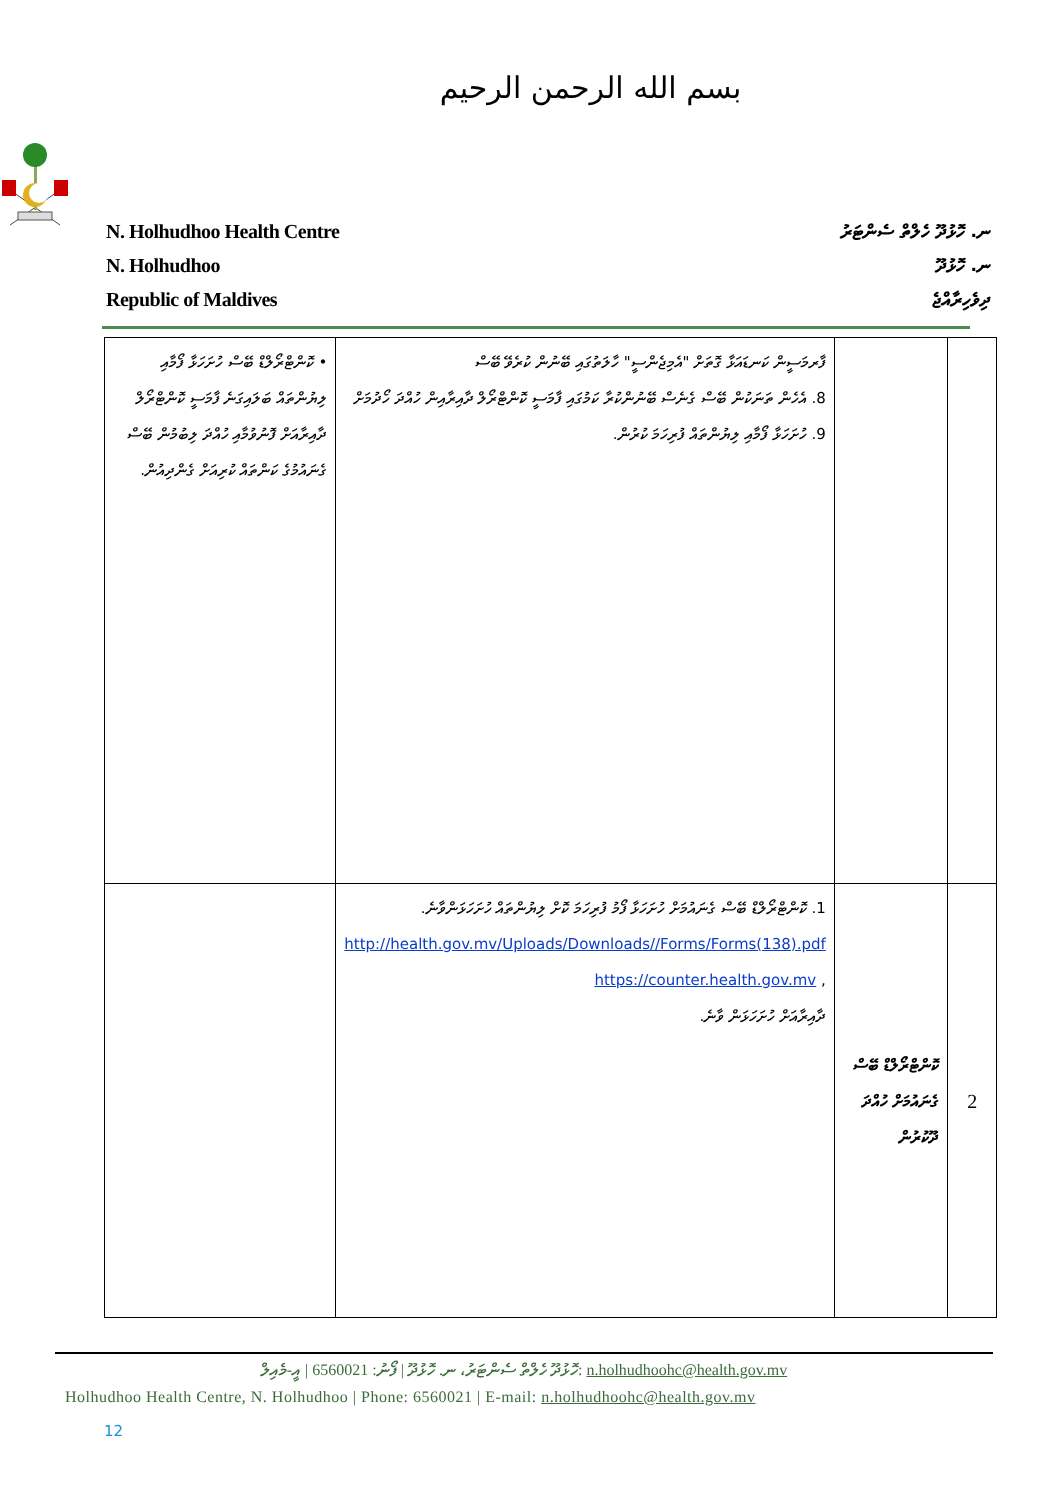بسم الله الرحمن الرحيم
N. Holhudhoo Health Centre
N. Holhudhoo
Republic of Maldives
ނ. ހޮޅުދޫ ހެލްތް ސެންޓަރު
ނ. ހޮޅުދޫ
ދިވެހިރާއްޖެ
| | | ފާރމަސީން ކަނޑައަޅާ ގޮތަށް "އެމިޖެންސީ" ހާލަތުގައި ބޭނުން ކުރެވޭ ބޭސް 8. އެހެން ތަނަކުން ބޭސް ގެނެސް ބޭނުންކުރާ ކަމުގައި ފާމަސީ ކޮންޓްރޯލް ދާއިރާއިން ހުއްދަ ހޯދުމަށް 9. ހުށަހަޅާ ފޯމާއި ލިޔުންތައް ފުރިހަމަ ކުރުން. | • ކޮންޓްރޯލްޑް ބޭސް ހުށަހަޅާ ފޯމާއި ލިޔުންތައް ބަލައިގަނެ ފާމަސީ ކޮންޓްރޯލް ދާއިރާއަށް ފޮނުވުމާއި ހުއްދަ ލިބުމުން ބޭސް ގެނައުމުގެ ކަންތައް ކުރިއަށް ގެންދިއުން. |
| 2 | ކޮންޓްރޯލްޑް ބޭސް ގެނައުމަށް ހުއްދަ ދޫކުރުން | 1. ކޮންޓްރޯލްޑް ބޭސް ގެނައުމަށް ހުށަހަޅާ ފޯމު ފުރިހަމަ ކޮށް ލިޔުންތައް ހުށަހަޅަންވާނެ. http://health.gov.mv/Uploads/Downloads//Forms/Forms(138).pdf , https://counter.health.gov.mv ދާއިރާއަށް ހުށަހަޅަން ވާނެ. | |
ހޮޅުދޫ ހެލްތް ސެންޓަރު، ނ. ހޮޅުދޫ | ފޯނު: 6560021 | އީ-މެއިލް: n.holhudhoohc@health.gov.mv
Holhudhoo Health Centre, N. Holhudhoo | Phone: 6560021 | E-mail: n.holhudhoohc@health.gov.mv
12